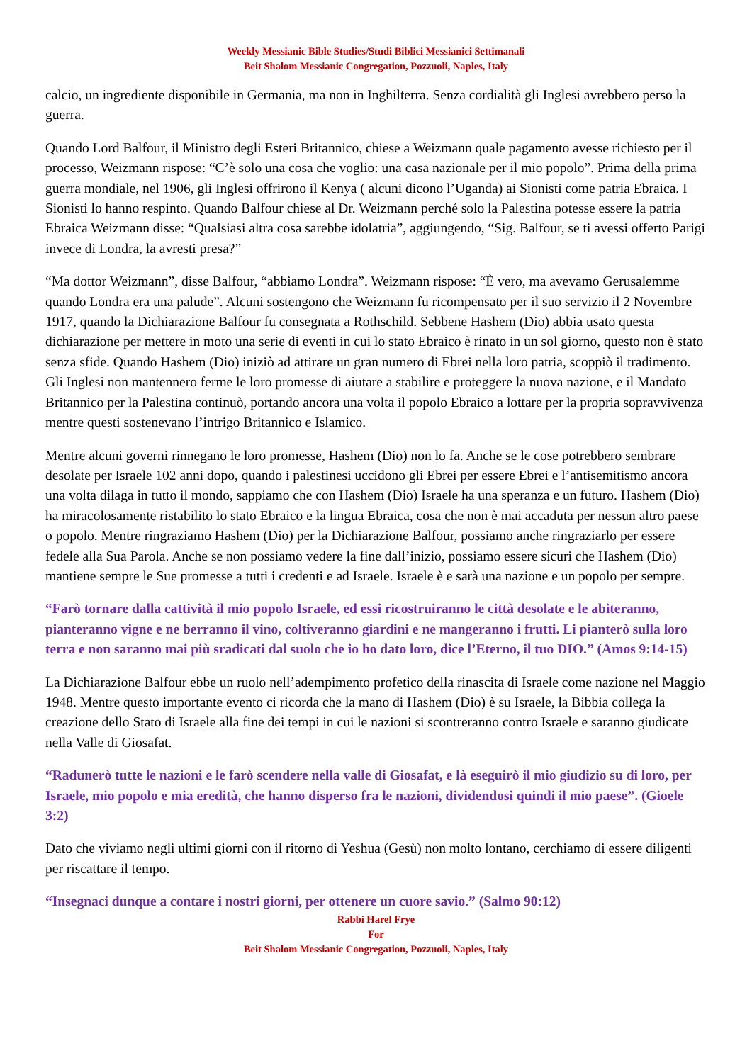Weekly Messianic Bible Studies/Studi Biblici Messianici Settimanali
Beit Shalom Messianic Congregation, Pozzuoli, Naples, Italy
calcio, un ingrediente disponibile in Germania, ma non in Inghilterra. Senza cordialità gli Inglesi avrebbero perso la guerra.
Quando Lord Balfour, il Ministro degli Esteri Britannico, chiese a Weizmann quale pagamento avesse richiesto per il processo, Weizmann rispose: “C’è solo una cosa che voglio: una casa nazionale per il mio popolo”. Prima della prima guerra mondiale, nel 1906, gli Inglesi offrirono il Kenya ( alcuni dicono l’Uganda) ai Sionisti come patria Ebraica. I Sionisti lo hanno respinto. Quando Balfour chiese al Dr. Weizmann perché solo la Palestina potesse essere la patria Ebraica Weizmann disse: “Qualsiasi altra cosa sarebbe idolatria”, aggiungendo, “Sig. Balfour, se ti avessi offerto Parigi invece di Londra, la avresti presa?”
“Ma dottor Weizmann”, disse Balfour, “abbiamo Londra”. Weizmann rispose: “È vero, ma avevamo Gerusalemme quando Londra era una palude”. Alcuni sostengono che Weizmann fu ricompensato per il suo servizio il 2 Novembre 1917, quando la Dichiarazione Balfour fu consegnata a Rothschild. Sebbene Hashem (Dio) abbia usato questa dichiarazione per mettere in moto una serie di eventi in cui lo stato Ebraico è rinato in un sol giorno, questo non è stato senza sfide. Quando Hashem (Dio) iniziò ad attirare un gran numero di Ebrei nella loro patria, scoppiò il tradimento. Gli Inglesi non mantennero ferme le loro promesse di aiutare a stabilire e proteggere la nuova nazione, e il Mandato Britannico per la Palestina continuò, portando ancora una volta il popolo Ebraico a lottare per la propria sopravvivenza mentre questi sostenevano l’intrigo Britannico e Islamico.
Mentre alcuni governi rinnegano le loro promesse, Hashem (Dio) non lo fa. Anche se le cose potrebbero sembrare desolate per Israele 102 anni dopo, quando i palestinesi uccidono gli Ebrei per essere Ebrei e l’antisemitismo ancora una volta dilaga in tutto il mondo, sappiamo che con Hashem (Dio) Israele ha una speranza e un futuro. Hashem (Dio) ha miracolosamente ristabilito lo stato Ebraico e la lingua Ebraica, cosa che non è mai accaduta per nessun altro paese o popolo. Mentre ringraziamo Hashem (Dio) per la Dichiarazione Balfour, possiamo anche ringraziarlo per essere fedele alla Sua Parola. Anche se non possiamo vedere la fine dall’inizio, possiamo essere sicuri che Hashem (Dio) mantiene sempre le Sue promesse a tutti i credenti e ad Israele. Israele è e sarà una nazione e un popolo per sempre.
“Farò tornare dalla cattività il mio popolo Israele, ed essi ricostruiranno le città desolate e le abiteranno, pianteranno vigne e ne berranno il vino, coltiveranno giardini e ne mangeranno i frutti. Li pianterò sulla loro terra e non saranno mai più sradicati dal suolo che io ho dato loro, dice l’Eterno, il tuo DIO.” (Amos 9:14-15)
La Dichiarazione Balfour ebbe un ruolo nell’adempimento profetico della rinascita di Israele come nazione nel Maggio 1948. Mentre questo importante evento ci ricorda che la mano di Hashem (Dio) è su Israele, la Bibbia collega la creazione dello Stato di Israele alla fine dei tempi in cui le nazioni si scontreranno contro Israele e saranno giudicate nella Valle di Giosafat.
“Radunerò tutte le nazioni e le farò scendere nella valle di Giosafat, e là eseguirò il mio giudizio su di loro, per Israele, mio popolo e mia eredità, che hanno disperso fra le nazioni, dividendosi quindi il mio paese”. (Gioele 3:2)
Dato che viviamo negli ultimi giorni con il ritorno di Yeshua (Gesù) non molto lontano, cerchiamo di essere diligenti per riscattare il tempo.
“Insegnaci dunque a contare i nostri giorni, per ottenere un cuore savio.” (Salmo 90:12)
Rabbi Harel Frye
For
Beit Shalom Messianic Congregation, Pozzuoli, Naples, Italy